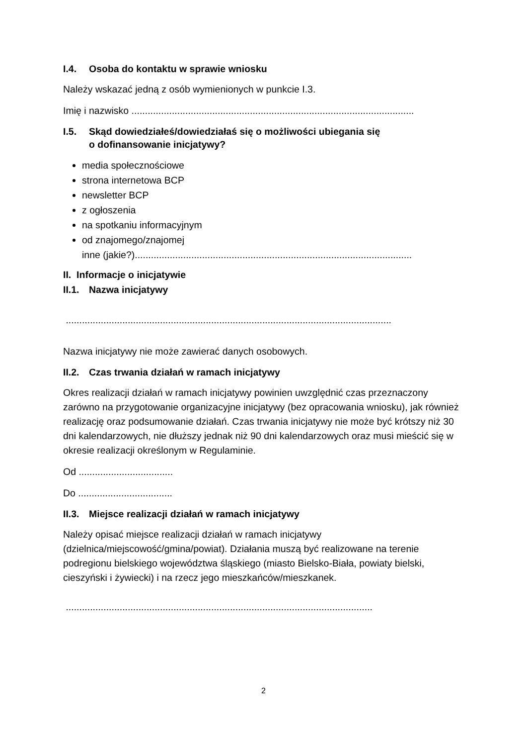I.4. Osoba do kontaktu w sprawie wniosku
Należy wskazać jedną z osób wymienionych w punkcie I.3.
Imię i nazwisko .........................................................................................................
I.5. Skąd dowiedziałeś/dowiedziałaś się o możliwości ubiegania się
o dofinansowanie inicjatywy?
media społecznościowe
strona internetowa BCP
newsletter BCP
z ogłoszenia
na spotkaniu informacyjnym
od znajomego/znajomej
inne (jakie?).......................................................................................................
II. Informacje o inicjatywie
II.1. Nazwa inicjatywy
.........................................................................................................................
Nazwa inicjatywy nie może zawierać danych osobowych.
II.2. Czas trwania działań w ramach inicjatywy
Okres realizacji działań w ramach inicjatywy powinien uwzględnić czas przeznaczony zarówno na przygotowanie organizacyjne inicjatywy (bez opracowania wniosku), jak również realizację oraz podsumowanie działań. Czas trwania inicjatywy nie może być krótszy niż 30 dni kalendarzowych, nie dłuższy jednak niż 90 dni kalendarzowych oraz musi mieścić się w okresie realizacji określonym w Regulaminie.
Od ...................................
Do ...................................
II.3. Miejsce realizacji działań w ramach inicjatywy
Należy opisać miejsce realizacji działań w ramach inicjatywy (dzielnica/miejscowość/gmina/powiat). Działania muszą być realizowane na terenie podregionu bielskiego województwa śląskiego (miasto Bielsko-Biała, powiaty bielski, cieszyński i żywiecki) i na rzecz jego mieszkańców/mieszkanek.
..................................................................................................................
2